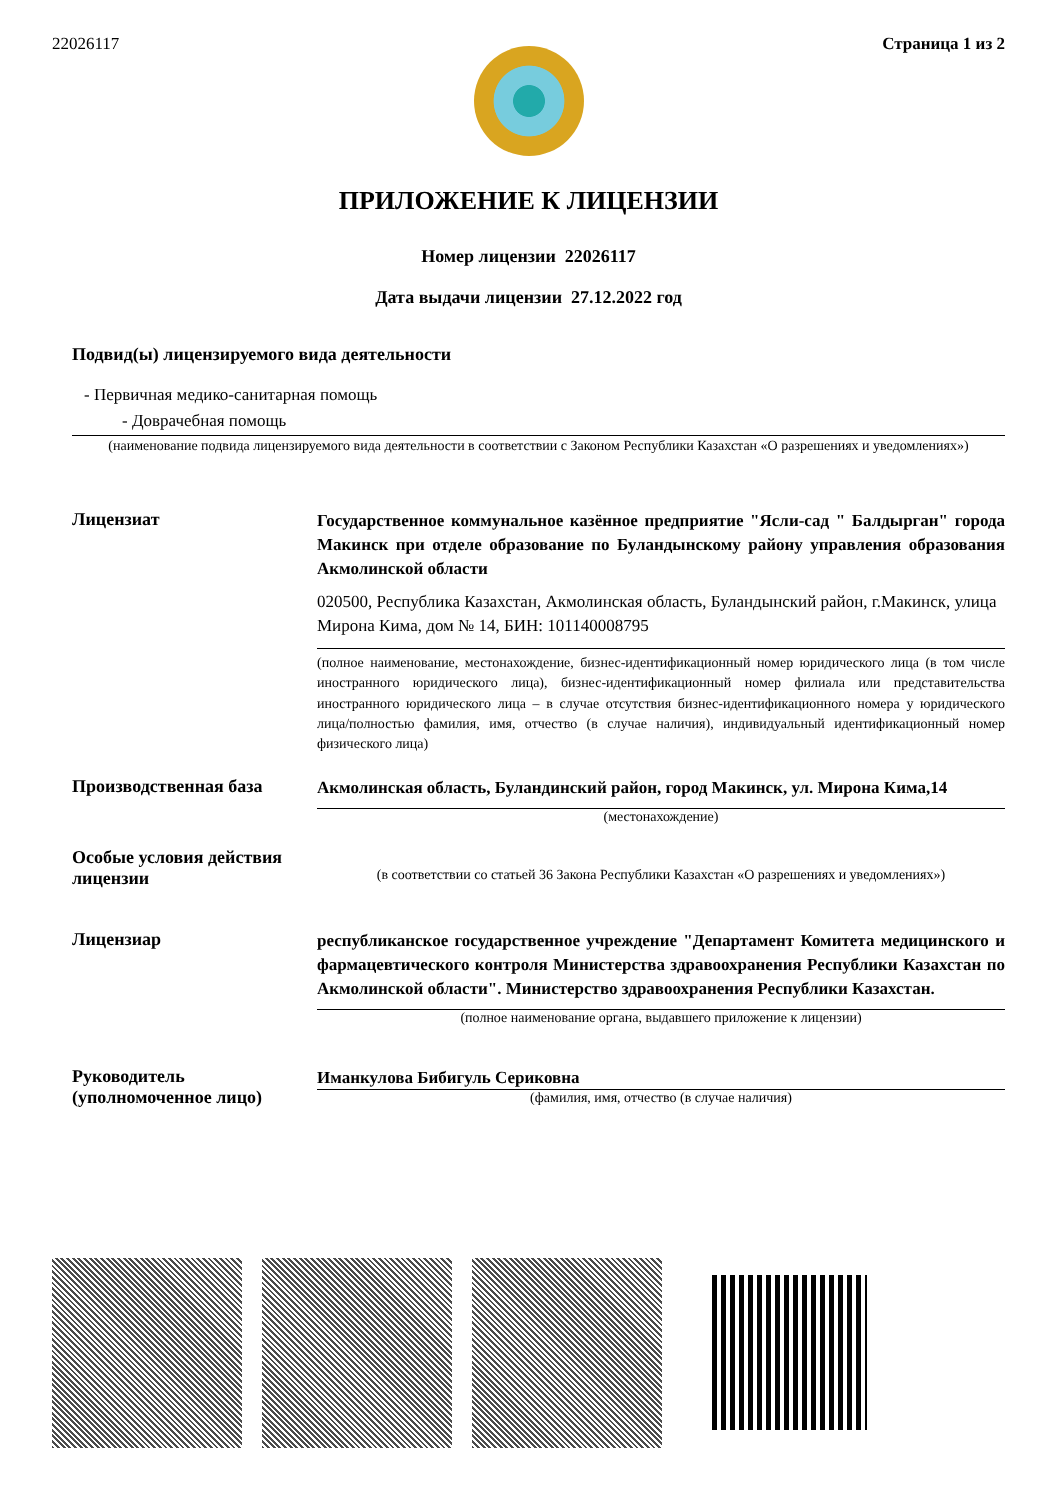22026117 Страница 1 из 2
ПРИЛОЖЕНИЕ К ЛИЦЕНЗИИ
Номер лицензии 22026117
Дата выдачи лицензии 27.12.2022 год
Подвид(ы) лицензируемого вида деятельности
- Первичная медико-санитарная помощь
- Доврачебная помощь
(наименование подвида лицензируемого вида деятельности в соответствии с Законом Республики Казахстан «О разрешениях и уведомлениях»)
Лицензиат
Государственное коммунальное казённое предприятие "Ясли-сад " Балдырган" города Макинск при отделе образование по Буландынскому району управления образования Акмолинской области
020500, Республика Казахстан, Акмолинская область, Буландынский район, г.Макинск, улица Мирона Кима, дом № 14, БИН: 101140008795
(полное наименование, местонахождение, бизнес-идентификационный номер юридического лица (в том числе иностранного юридического лица), бизнес-идентификационный номер филиала или представительства иностранного юридического лица – в случае отсутствия бизнес-идентификационного номера у юридического лица/полностью фамилия, имя, отчество (в случае наличия), индивидуальный идентификационный номер физического лица)
Производственная база
Акмолинская область, Буландинский район, город Макинск, ул. Мирона Кима,14
(местонахождение)
Особые условия действия лицензии
(в соответствии со статьей 36 Закона Республики Казахстан «О разрешениях и уведомлениях»)
Лицензиар
республиканское государственное учреждение "Департамент Комитета медицинского и фармацевтического контроля Министерства здравоохранения Республики Казахстан по Акмолинской области". Министерство здравоохранения Республики Казахстан.
(полное наименование органа, выдавшего приложение к лицензии)
Руководитель (уполномоченное лицо)
Иманкулова Бибигуль Сериковна
(фамилия, имя, отчество (в случае наличия)